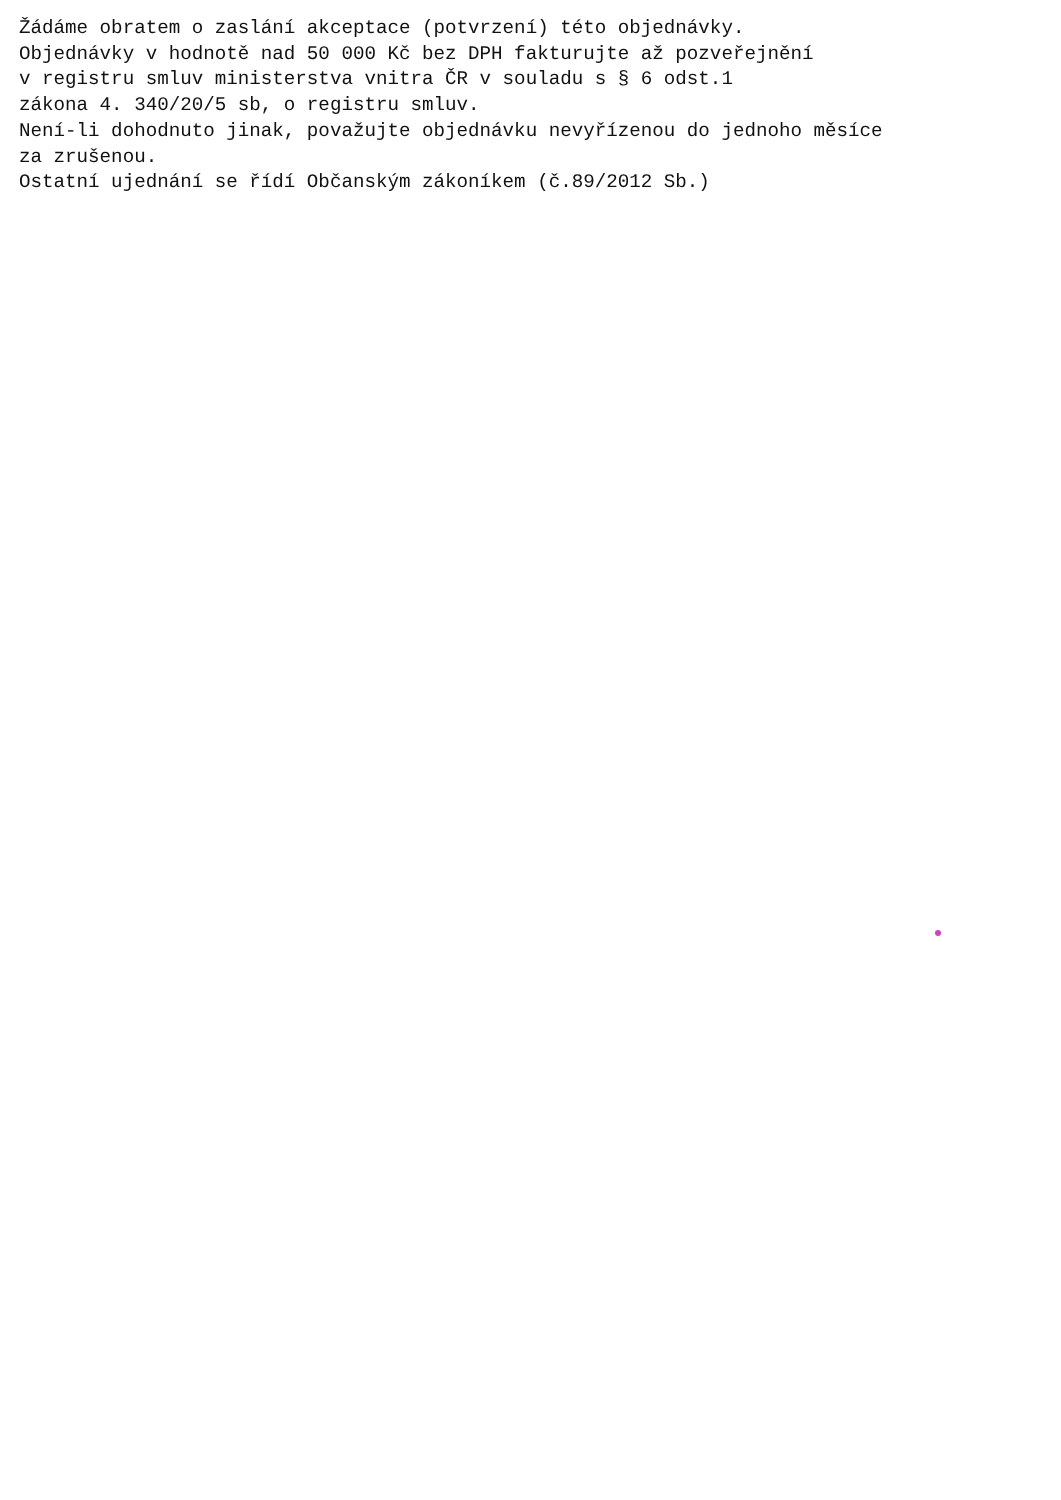Žádáme obratem o zaslání akceptace (potvrzení) této objednávky. Objednávky v hodnotě nad 50 000 Kč bez DPH fakturujte až pozveřejnění v registru smluv ministerstva vnitra ČR v souladu s § 6 odst.1 zákona 4. 340/20/5 sb, o registru smluv. Není-li dohodnuto jinak, považujte objednávku nevyřízenou do jednoho měsíce za zrušenou. Ostatní ujednání se řídí Občanským zákoníkem (č.89/2012 Sb.)